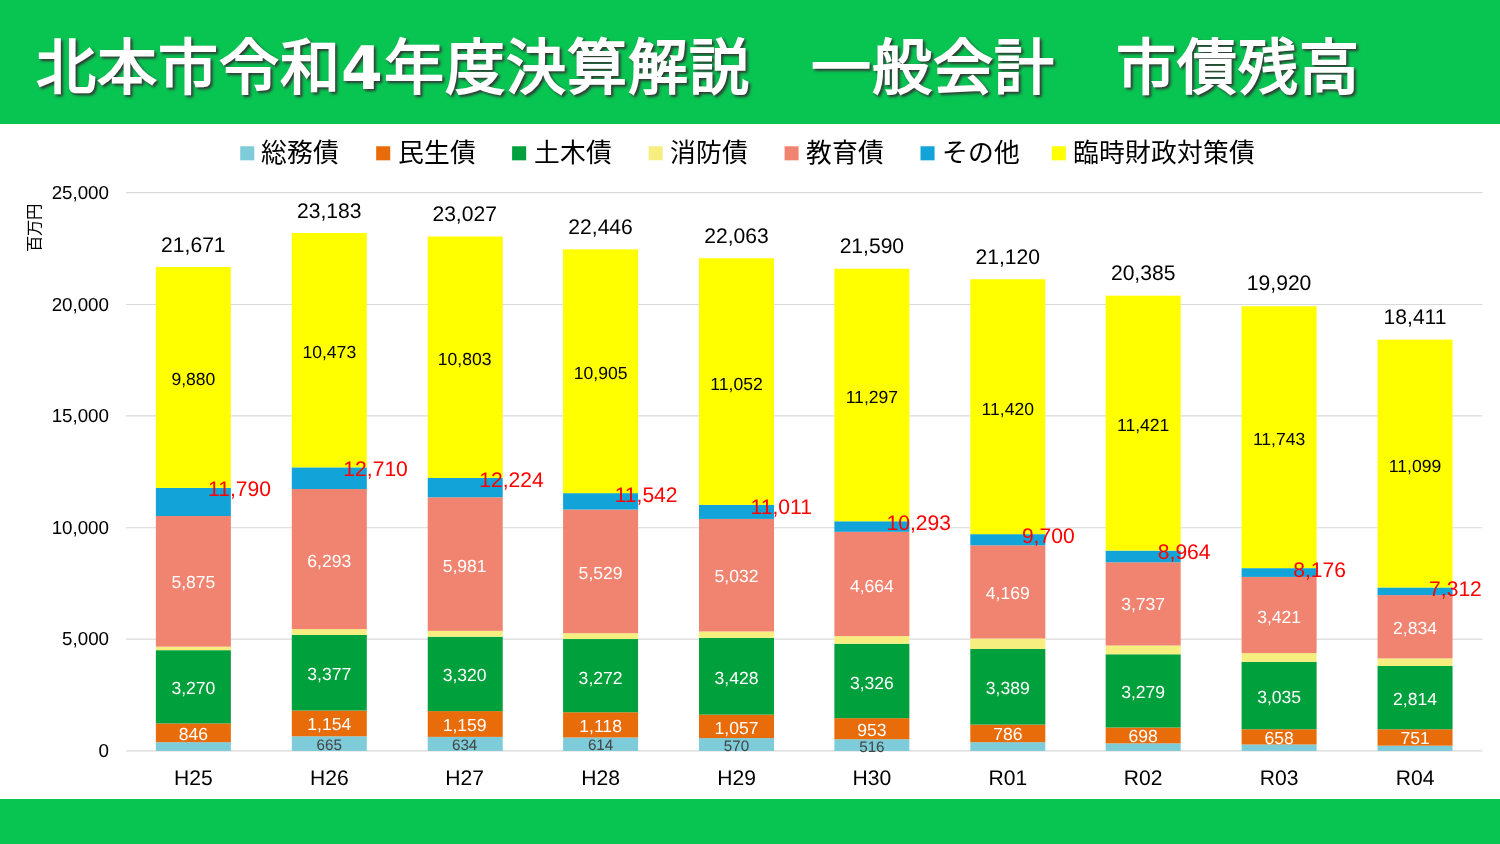北本市令和4年度決算解説　一般会計　市債残高
総務債
民生債
土木債
消防債
教育債
その他
臨時財政対策債
百万円
25,000
20,000
15,000
10,000
5,000
0
9,880
10,473
10,803
10,905
11,052
11,297
11,420
11,421
11,743
11,099
5,875
6,293
5,981
5,529
5,032
4,664
4,169
3,737
3,421
2,834
3,270
3,377
3,320
3,272
3,428
3,326
3,389
3,279
3,035
2,814
846
1,154
1,159
1,118
1,057
953
786
698
658
751
665
634
614
570
516
11,790
12,710
12,224
11,542
11,011
10,293
9,700
8,964
8,176
7,312
21,671
23,183
23,027
22,446
22,063
21,590
21,120
20,385
19,920
18,411
H25
H26
H27
H28
H29
H30
R01
R02
R03
R04